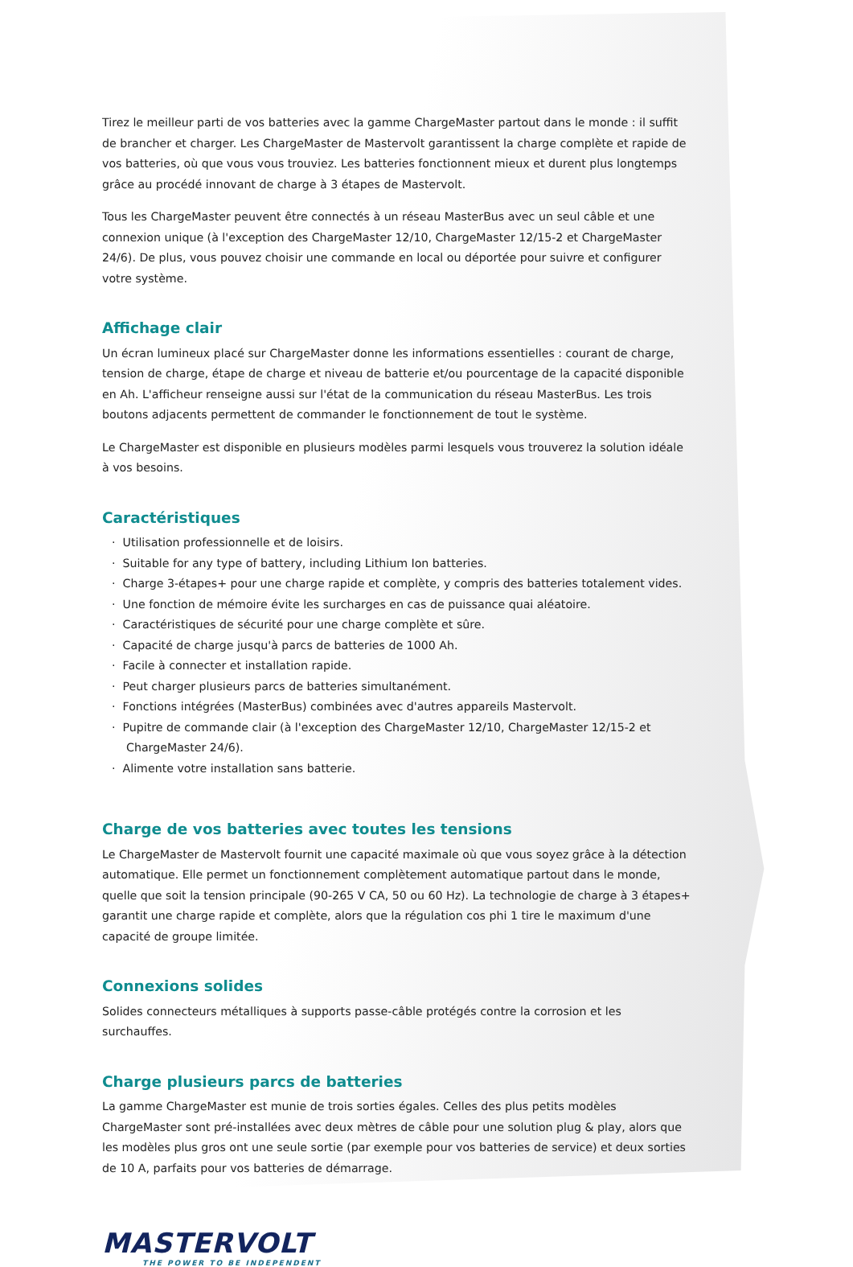Tirez le meilleur parti de vos batteries avec la gamme ChargeMaster partout dans le monde : il suffit de brancher et charger. Les ChargeMaster de Mastervolt garantissent la charge complète et rapide de vos batteries, où que vous vous trouviez. Les batteries fonctionnent mieux et durent plus longtemps grâce au procédé innovant de charge à 3 étapes de Mastervolt.
Tous les ChargeMaster peuvent être connectés à un réseau MasterBus avec un seul câble et une connexion unique (à l'exception des ChargeMaster 12/10, ChargeMaster 12/15-2 et ChargeMaster 24/6). De plus, vous pouvez choisir une commande en local ou déportée pour suivre et configurer votre système.
Affichage clair
Un écran lumineux placé sur ChargeMaster donne les informations essentielles : courant de charge, tension de charge, étape de charge et niveau de batterie et/ou pourcentage de la capacité disponible en Ah. L'afficheur renseigne aussi sur l'état de la communication du réseau MasterBus. Les trois boutons adjacents permettent de commander le fonctionnement de tout le système.
Le ChargeMaster est disponible en plusieurs modèles parmi lesquels vous trouverez la solution idéale à vos besoins.
Caractéristiques
· Utilisation professionnelle et de loisirs.
· Suitable for any type of battery, including Lithium Ion batteries.
· Charge 3-étapes+ pour une charge rapide et complète, y compris des batteries totalement vides.
· Une fonction de mémoire évite les surcharges en cas de puissance quai aléatoire.
· Caractéristiques de sécurité pour une charge complète et sûre.
· Capacité de charge jusqu'à parcs de batteries de 1000 Ah.
· Facile à connecter et installation rapide.
· Peut charger plusieurs parcs de batteries simultanément.
· Fonctions intégrées (MasterBus) combinées avec d'autres appareils Mastervolt.
· Pupitre de commande clair (à l'exception des ChargeMaster 12/10, ChargeMaster 12/15-2 et ChargeMaster 24/6).
· Alimente votre installation sans batterie.
Charge de vos batteries avec toutes les tensions
Le ChargeMaster de Mastervolt fournit une capacité maximale où que vous soyez grâce à la détection automatique. Elle permet un fonctionnement complètement automatique partout dans le monde, quelle que soit la tension principale (90-265 V CA, 50 ou 60 Hz). La technologie de charge à 3 étapes+ garantit une charge rapide et complète, alors que la régulation cos phi 1 tire le maximum d'une capacité de groupe limitée.
Connexions solides
Solides connecteurs métalliques à supports passe-câble protégés contre la corrosion et les surchauffes.
Charge plusieurs parcs de batteries
La gamme ChargeMaster est munie de trois sorties égales. Celles des plus petits modèles ChargeMaster sont pré-installées avec deux mètres de câble pour une solution plug & play, alors que les modèles plus gros ont une seule sortie (par exemple pour vos batteries de service) et deux sorties de 10 A, parfaits pour vos batteries de démarrage.
MASTERVOLT
THE POWER TO BE INDEPENDENT